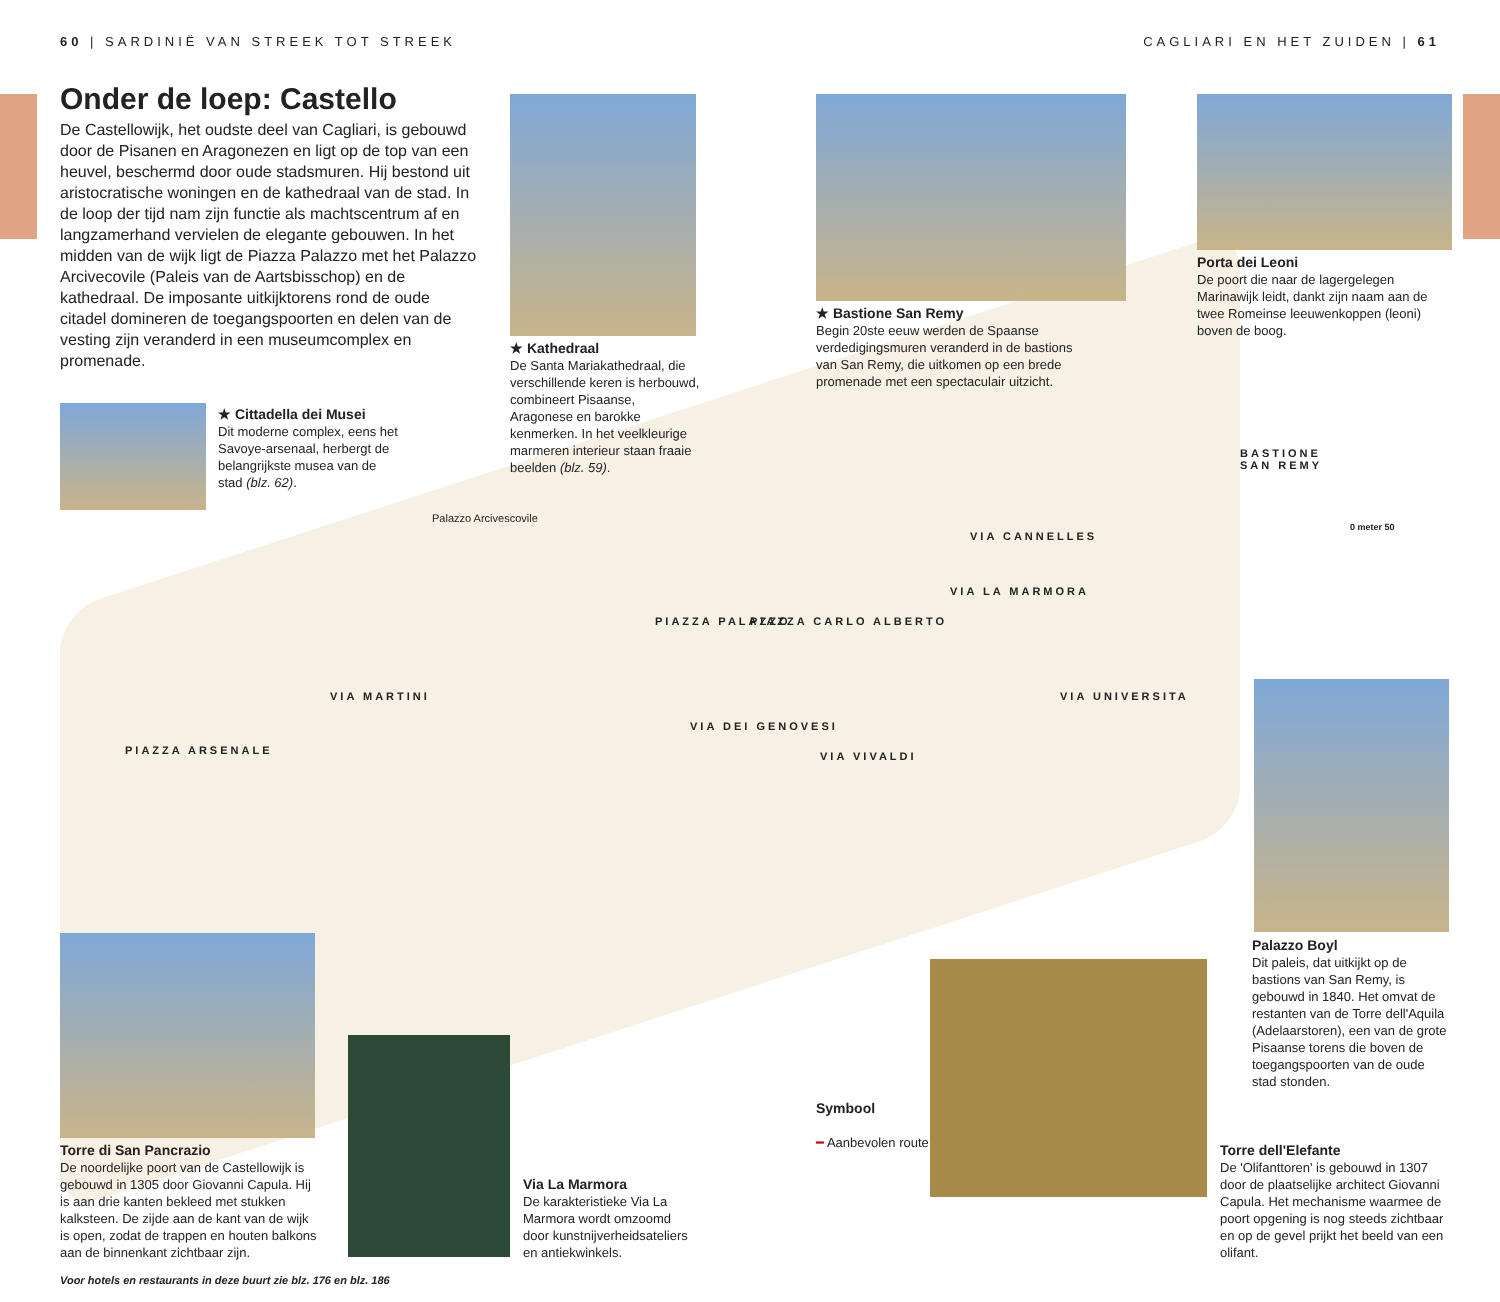60 | SARDINIË VAN STREEK TOT STREEK
CAGLIARI EN HET ZUIDEN | 61
Onder de loep: Castello
De Castellowijk, het oudste deel van Cagliari, is gebouwd door de Pisanen en Aragonezen en ligt op de top van een heuvel, beschermd door oude stadsmuren. Hij bestond uit aristocratische woningen en de kathedraal van de stad. In de loop der tijd nam zijn functie als machtscentrum af en langzamerhand vervielen de elegante gebouwen. In het midden van de wijk ligt de Piazza Palazzo met het Palazzo Arcivecovile (Paleis van de Aartsbisschop) en de kathedraal. De imposante uitkijktorens rond de oude citadel domineren de toegangspoorten en delen van de vesting zijn veranderd in een museumcomplex en promenade.
★ Kathedraal
De Santa Mariakathedraal, die verschillende keren is herbouwd, combineert Pisaanse, Aragonese en barokke kenmerken. In het veelkleurige marmeren interieur staan fraaie beelden (blz. 59).
★ Bastione San Remy
Begin 20ste eeuw werden de Spaanse verdedigingsmuren veranderd in de bastions van San Remy, die uitkomen op een brede promenade met een spectaculair uitzicht.
Porta dei Leoni
De poort die naar de lagergelegen Marinawijk leidt, dankt zijn naam aan de twee Romeinse leeuwenkoppen (leoni) boven de boog.
★ Cittadella dei Musei
Dit moderne complex, eens het Savoye-arsenaal, herbergt de belangrijkste musea van de stad (blz. 62).
Palazzo Arcivescovile
BASTIONE
SAN REMY
0 meter 50
PIAZZA PALAZZO PIAZZA CARLO ALBERTO
VIA CANNELLES
VIA LA MARMORA
VIA MARTINI
VIA DEI GENOVESI
VIA VIVALDI
VIA UNIVERSITA
PIAZZA ARSENALE
Palazzo Boyl
Dit paleis, dat uitkijkt op de bastions van San Remy, is gebouwd in 1840. Het omvat de restanten van de Torre dell'Aquila (Adelaarstoren), een van de grote Pisaanse torens die boven de toegangspoorten van de oude stad stonden.
Symbool
━ Aanbevolen route
Torre di San Pancrazio
De noordelijke poort van de Castellowijk is gebouwd in 1305 door Giovanni Capula. Hij is aan drie kanten bekleed met stukken kalksteen. De zijde aan de kant van de wijk is open, zodat de trappen en houten balkons aan de binnenkant zichtbaar zijn.
Via La Marmora
De karakteristieke Via La Marmora wordt omzoomd door kunstnijverheidsateliers en antiekwinkels.
Torre dell'Elefante
De 'Olifanttoren' is gebouwd in 1307 door de plaatselijke architect Giovanni Capula. Het mechanisme waarmee de poort opgening is nog steeds zichtbaar en op de gevel prijkt het beeld van een olifant.
Voor hotels en restaurants in deze buurt zie blz. 176 en blz. 186